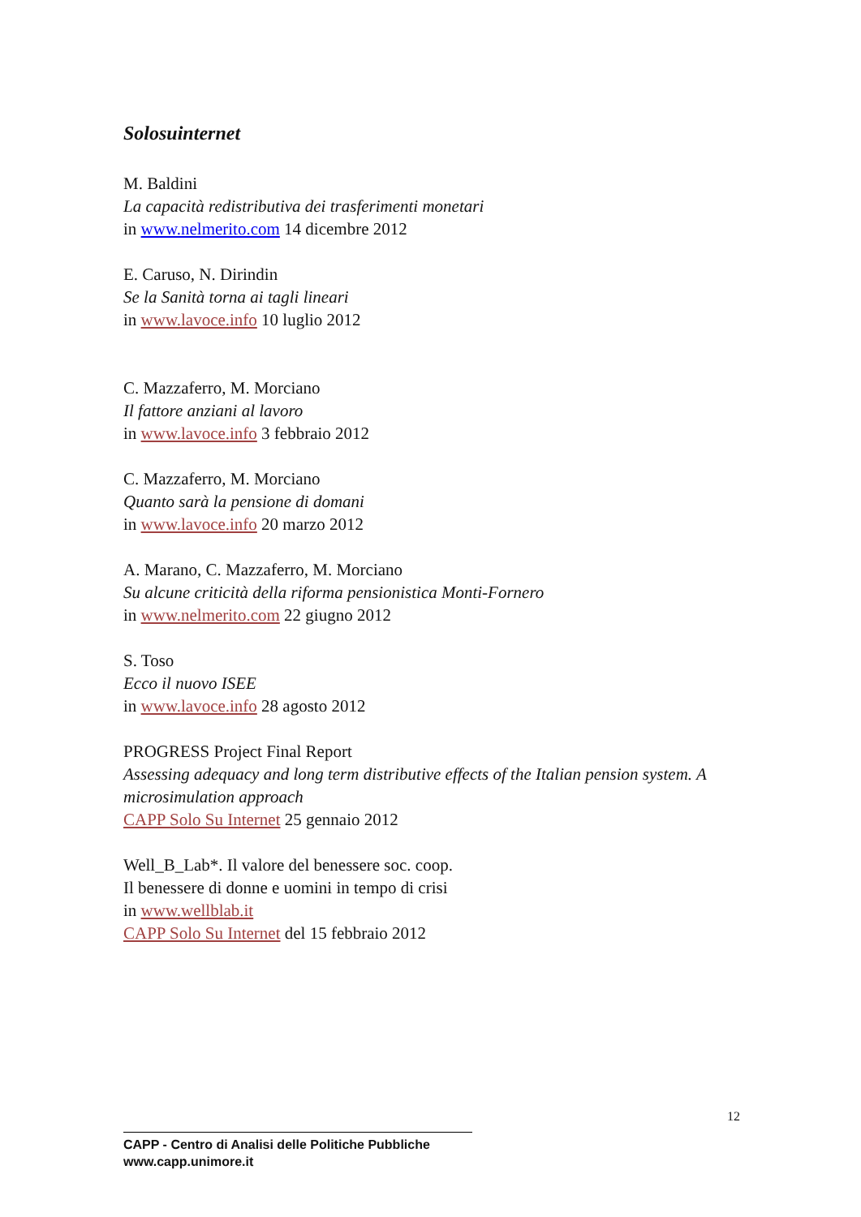Solosuinternet
M. Baldini
La capacità redistributiva dei trasferimenti monetari
in www.nelmerito.com 14 dicembre 2012
E. Caruso, N. Dirindin
Se la Sanità torna ai tagli lineari
in www.lavoce.info 10 luglio 2012
C. Mazzaferro, M. Morciano
Il fattore anziani al lavoro
in www.lavoce.info 3 febbraio 2012
C. Mazzaferro, M. Morciano
Quanto sarà la pensione di domani
in www.lavoce.info 20 marzo 2012
A. Marano, C. Mazzaferro, M. Morciano
Su alcune criticità della riforma pensionistica Monti-Fornero
in www.nelmerito.com 22 giugno 2012
S. Toso
Ecco il nuovo ISEE
in www.lavoce.info 28 agosto 2012
PROGRESS Project Final Report
Assessing adequacy and long term distributive effects of the Italian pension system. A microsimulation approach
CAPP Solo Su Internet 25 gennaio 2012
Well_B_Lab*. Il valore del benessere soc. coop.
Il benessere di donne e uomini in tempo di crisi
in www.wellblab.it
CAPP Solo Su Internet del 15 febbraio 2012
12
CAPP - Centro di Analisi delle Politiche Pubbliche
www.capp.unimore.it